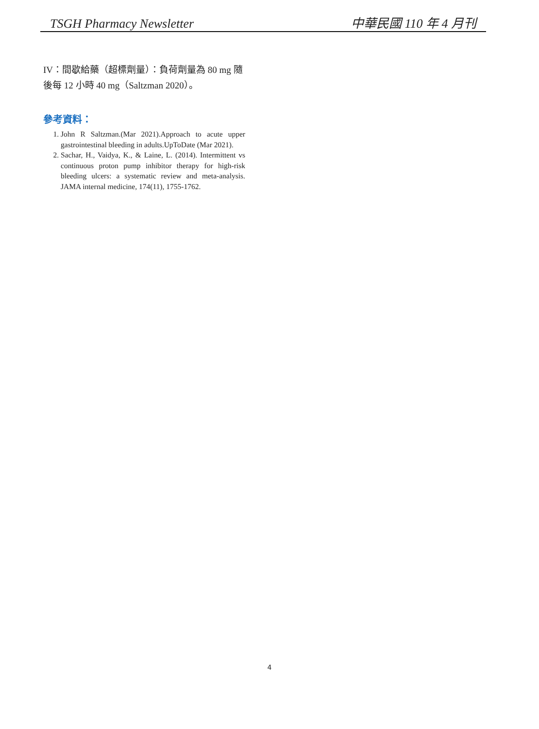TSGH Pharmacy Newsletter 中華民國 110 年 4 月刊
IV：間歇給藥（超標劑量）：負荷劑量為 80 mg 隨後每 12 小時 40 mg（Saltzman 2020）。
參考資料：
1. John R Saltzman.(Mar 2021).Approach to acute upper gastrointestinal bleeding in adults.UpToDate (Mar 2021).
2. Sachar, H., Vaidya, K., & Laine, L. (2014). Intermittent vs continuous proton pump inhibitor therapy for high-risk bleeding ulcers: a systematic review and meta-analysis. JAMA internal medicine, 174(11), 1755-1762.
4